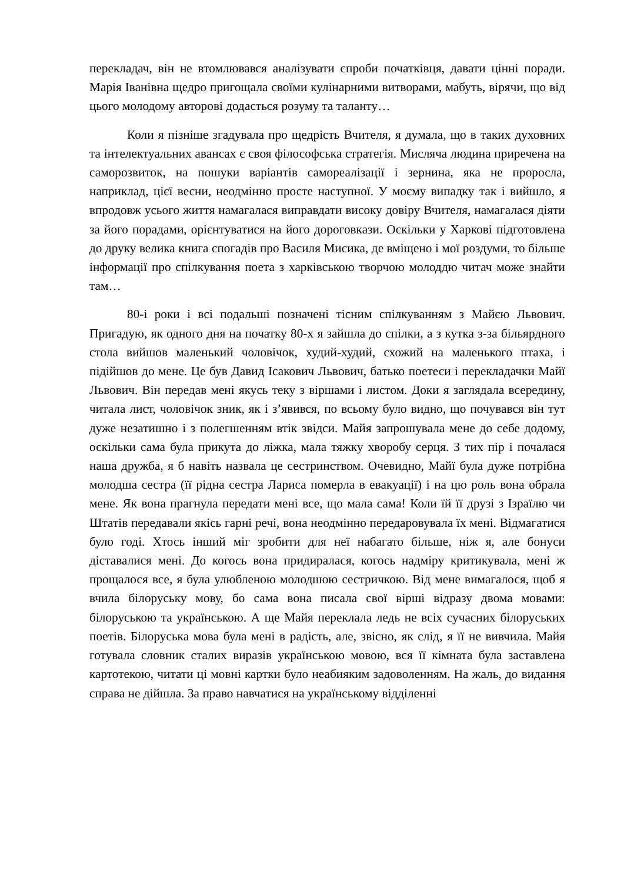перекладач, він не втомлювався аналізувати спроби початківця, давати цінні поради. Марія Іванівна щедро пригощала своїми кулінарними витворами, мабуть, вірячи, що від цього молодому авторові додасться розуму та таланту…
Коли я пізніше згадувала про щедрість Вчителя, я думала, що в таких духовних та інтелектуальних авансах є своя філософська стратегія. Мисляча людина приречена на саморозвиток, на пошуки варіантів самореалізації і зернина, яка не проросла, наприклад, цієї весни, неодмінно просте наступної. У моєму випадку так і вийшло, я впродовж усього життя намагалася виправдати високу довіру Вчителя, намагалася діяти за його порадами, орієнтуватися на його дороговкази. Оскільки у Харкові підготовлена до друку велика книга спогадів про Василя Мисика, де вміщено і мої роздуми, то більше інформації про спілкування поета з харківською творчою молоддю читач може знайти там…
80-і роки і всі подальші позначені тісним спілкуванням з Майєю Львович. Пригадую, як одного дня на початку 80-х я зайшла до спілки, а з кутка з-за більярдного стола вийшов маленький чоловічок, худий-худий, схожий на маленького птаха, і підійшов до мене. Це був Давид Ісакович Львович, батько поетеси і перекладачки Майї Львович. Він передав мені якусь теку з віршами і листом. Доки я заглядала всередину, читала лист, чоловічок зник, як і з’явився, по всьому було видно, що почувався він тут дуже незатишно і з полегшенням втік звідси. Майя запрошувала мене до себе додому, оскільки сама була прикута до ліжка, мала тяжку хворобу серця. З тих пір і почалася наша дружба, я б навіть назвала це сестринством. Очевидно, Майї була дуже потрібна молодша сестра (її рідна сестра Лариса померла в евакуації) і на цю роль вона обрала мене. Як вона прагнула передати мені все, що мала сама! Коли їй її друзі з Ізраїлю чи Штатів передавали якісь гарні речі, вона неодмінно передаровувала їх мені. Відмагатися було годі. Хтось інший міг зробити для неї набагато більше, ніж я, але бонуси діставалися мені. До когось вона придиралася, когось надміру критикувала, мені ж прощалося все, я була улюбленою молодшою сестричкою. Від мене вимагалося, щоб я вчила білоруську мову, бо сама вона писала свої вірші відразу двома мовами: білоруською та українською. А ще Майя переклала ледь не всіх сучасних білоруських поетів. Білоруська мова була мені в радість, але, звісно, як слід, я її не вивчила. Майя готувала словник сталих виразів українською мовою, вся її кімната була заставлена картотекою, читати ці мовні картки було неабияким задоволенням. На жаль, до видання справа не дійшла. За право навчатися на українському відділенні